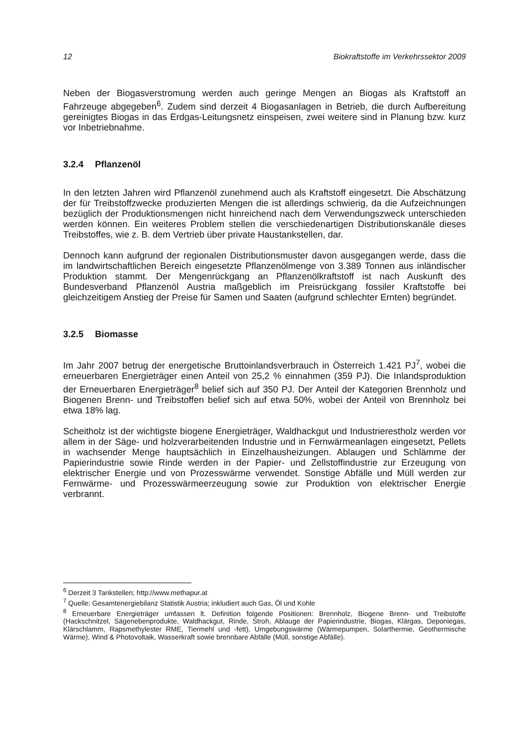12 Biokraftstoffe im Verkehrssektor 2009
Neben der Biogasverstromung werden auch geringe Mengen an Biogas als Kraftstoff an Fahrzeuge abgegeben<sup>6</sup>. Zudem sind derzeit 4 Biogasanlagen in Betrieb, die durch Aufbereitung gereinigtes Biogas in das Erdgas-Leitungsnetz einspeisen, zwei weitere sind in Planung bzw. kurz vor Inbetriebnahme.
3.2.4 Pflanzenöl
In den letzten Jahren wird Pflanzenöl zunehmend auch als Kraftstoff eingesetzt. Die Abschätzung der für Treibstoffzwecke produzierten Mengen die ist allerdings schwierig, da die Aufzeichnungen bezüglich der Produktionsmengen nicht hinreichend nach dem Verwendungszweck unterschieden werden können. Ein weiteres Problem stellen die verschiedenartigen Distributionskanäle dieses Treibstoffes, wie z. B. dem Vertrieb über private Haustankstellen, dar.
Dennoch kann aufgrund der regionalen Distributionsmuster davon ausgegangen werde, dass die im landwirtschaftlichen Bereich eingesetzte Pflanzenölmenge von 3.389 Tonnen aus inländischer Produktion stammt. Der Mengenrückgang an Pflanzenölkraftstoff ist nach Auskunft des Bundesverband Pflanzenöl Austria maßgeblich im Preisrückgang fossiler Kraftstoffe bei gleichzeitigem Anstieg der Preise für Samen und Saaten (aufgrund schlechter Ernten) begründet.
3.2.5 Biomasse
Im Jahr 2007 betrug der energetische Bruttoinlandsverbrauch in Österreich 1.421 PJ<sup>7</sup>, wobei die erneuerbaren Energieträger einen Anteil von 25,2 % einnahmen (359 PJ). Die Inlandsproduktion der Erneuerbaren Energieträger<sup>8</sup> belief sich auf 350 PJ. Der Anteil der Kategorien Brennholz und Biogenen Brenn- und Treibstoffen belief sich auf etwa 50%, wobei der Anteil von Brennholz bei etwa 18% lag.
Scheitholz ist der wichtigste biogene Energieträger, Waldhackgut und Industrierestholz werden vor allem in der Säge- und holzverarbeitenden Industrie und in Fernwärmeanlagen eingesetzt, Pellets in wachsender Menge hauptsächlich in Einzelhausheizungen. Ablaugen und Schlämme der Papierindustrie sowie Rinde werden in der Papier- und Zellstoffindustrie zur Erzeugung von elektrischer Energie und von Prozesswärme verwendet. Sonstige Abfälle und Müll werden zur Fernwärme- und Prozesswärmeerzeugung sowie zur Produktion von elektrischer Energie verbrannt.
<sup>6</sup> Derzeit 3 Tankstellen; http://www.methapur.at
<sup>7</sup> Quelle: Gesamtenergiebilanz Statistik Austria; inkludiert auch Gas, Öl und Kohle
<sup>8</sup> Erneuerbare Energieträger umfassen lt. Definition folgende Positionen: Brennholz, Biogene Brenn- und Treibstoffe (Hackschnitzel, Sägenebenprodukte, Waldhackgut, Rinde, Stroh, Ablauge der Papierindustrie, Biogas, Klärgas, Deponiegas, Klärschlamm, Rapsmethylester RME, Tiermehl und -fett), Umgebungswärme (Wärmepumpen, Solarthermie, Geothermische Wärme), Wind & Photovoltaik, Wasserkraft sowie brennbare Abfälle (Müll, sonstige Abfälle).